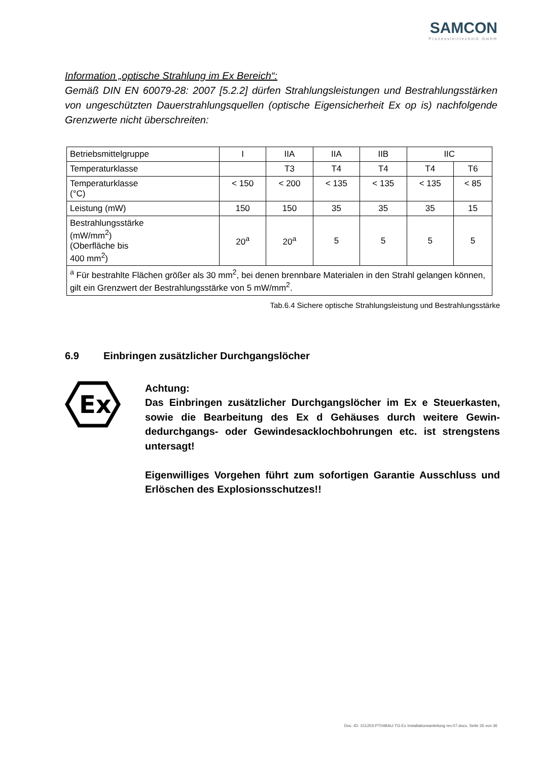SAMCON
Prozessleittechnik GmbH
Information „optische Strahlung im Ex Bereich“:
Gemäß DIN EN 60079-28: 2007 [5.2.2] dürfen Strahlungsleistungen und Bestrahlungs­stärken von ungeschützten Dauerstrahlungsquellen (optische Eigensicherheit Ex op is) nachfolgende Grenzwerte nicht überschreiten:
| Betriebsmittelgruppe | I | IIA | IIA | IIB | IIC | |
| Temperaturklasse | | T3 | T4 | T4 | T4 | T6 |
| Temperaturklasse (°C) | < 150 | < 200 | < 135 | < 135 | < 135 | < 85 |
| Leistung (mW) | 150 | 150 | 35 | 35 | 35 | 15 |
| Bestrahlungsstärke (mW/mm<sup>2</sup>) (Oberfläche bis 400 mm<sup>2</sup>) | 20<sup>a</sup> | 20<sup>a</sup> | 5 | 5 | 5 | 5 |
| <sup>a</sup> Für bestrahlte Flächen größer als 30 mm<sup>2</sup>, bei denen brennbare Materialen in den Strahl gelan­gen können, gilt ein Grenzwert der Bestrahlungsstärke von 5 mW/mm<sup>2</sup>. | | | | | | |
Tab.6.4 Sichere optische Strahlungsleistung und Bestrahlungsstärke
6.9 Einbringen zusätzlicher Durchgangslöcher
Ex
Achtung:
Das Einbringen zusätzlicher Durchgangslöcher im Ex e Steuerkas­ten, sowie die Bearbeitung des Ex d Gehäuses durch weitere Gewin­dedurchgangs- oder Gewindesacklochbohrungen etc. ist strengs­tens untersagt!
Eigenwilliges Vorgehen führt zum sofortigen Garantie Ausschluss und Erlöschen des Explosionsschutzes!!
Doc.-ID: 151203-PT04BAU-TG-Ex Installationsanleitung rev.07.docx, Seite 26 von 36